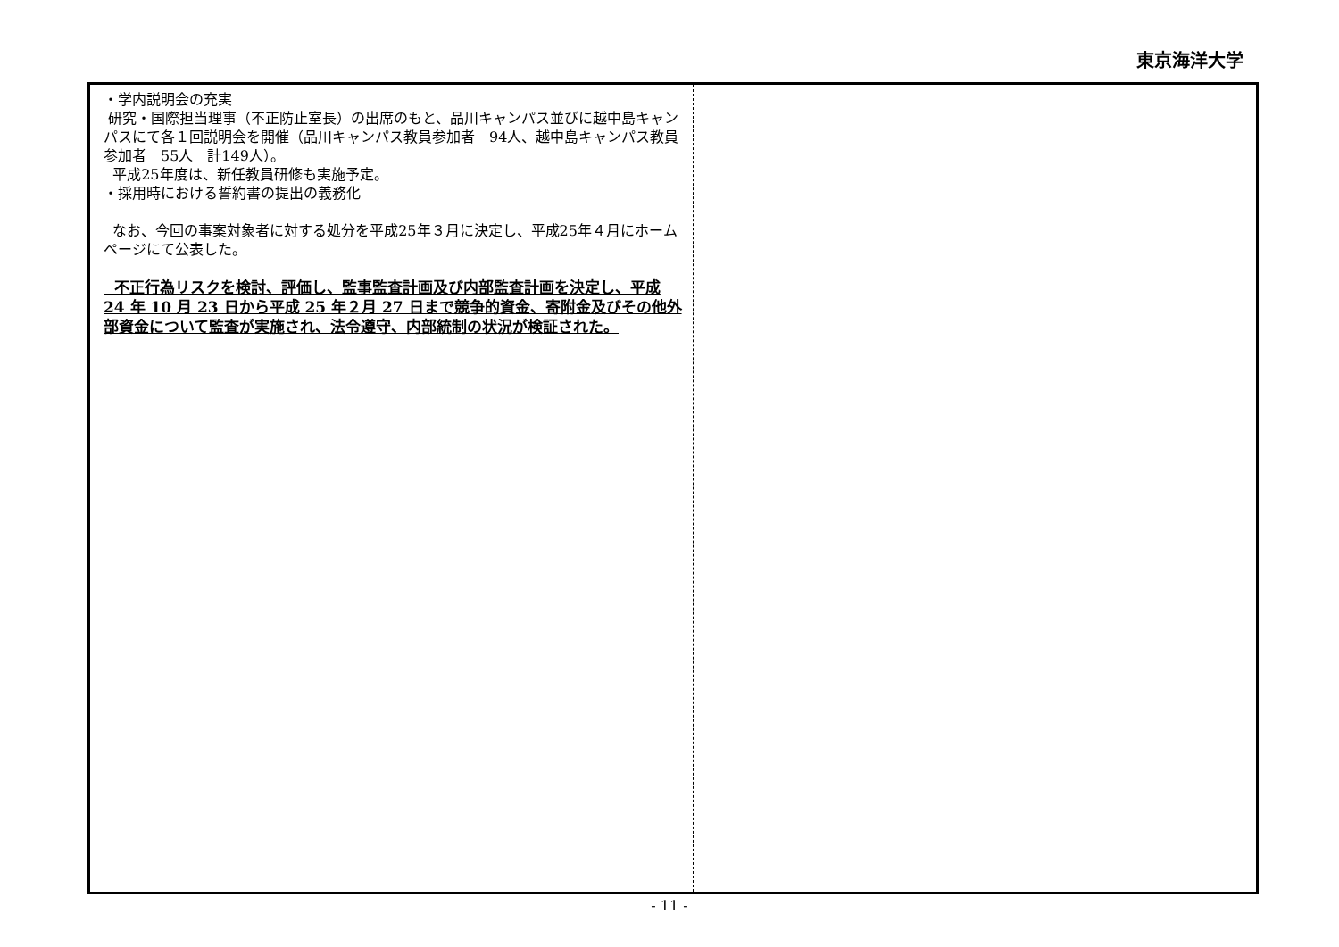東京海洋大学
・学内説明会の充実
研究・国際担当理事（不正防止室長）の出席のもと、品川キャンパス並びに越中島キャンパスにて各１回説明会を開催（品川キャンパス教員参加者　94人、越中島キャンパス教員参加者　55人　計149人）。
平成25年度は、新任教員研修も実施予定。
・採用時における誓約書の提出の義務化
なお、今回の事案対象者に対する処分を平成25年３月に決定し、平成25年４月にホームページにて公表した。
不正行為リスクを検討、評価し、監事監査計画及び内部監査計画を決定し、平成 24 年 10 月 23 日から平成 25 年２月 27 日まで競争的資金、寄附金及びその他外部資金について監査が実施され、法令遵守、内部統制の状況が検証された。
- 11 -